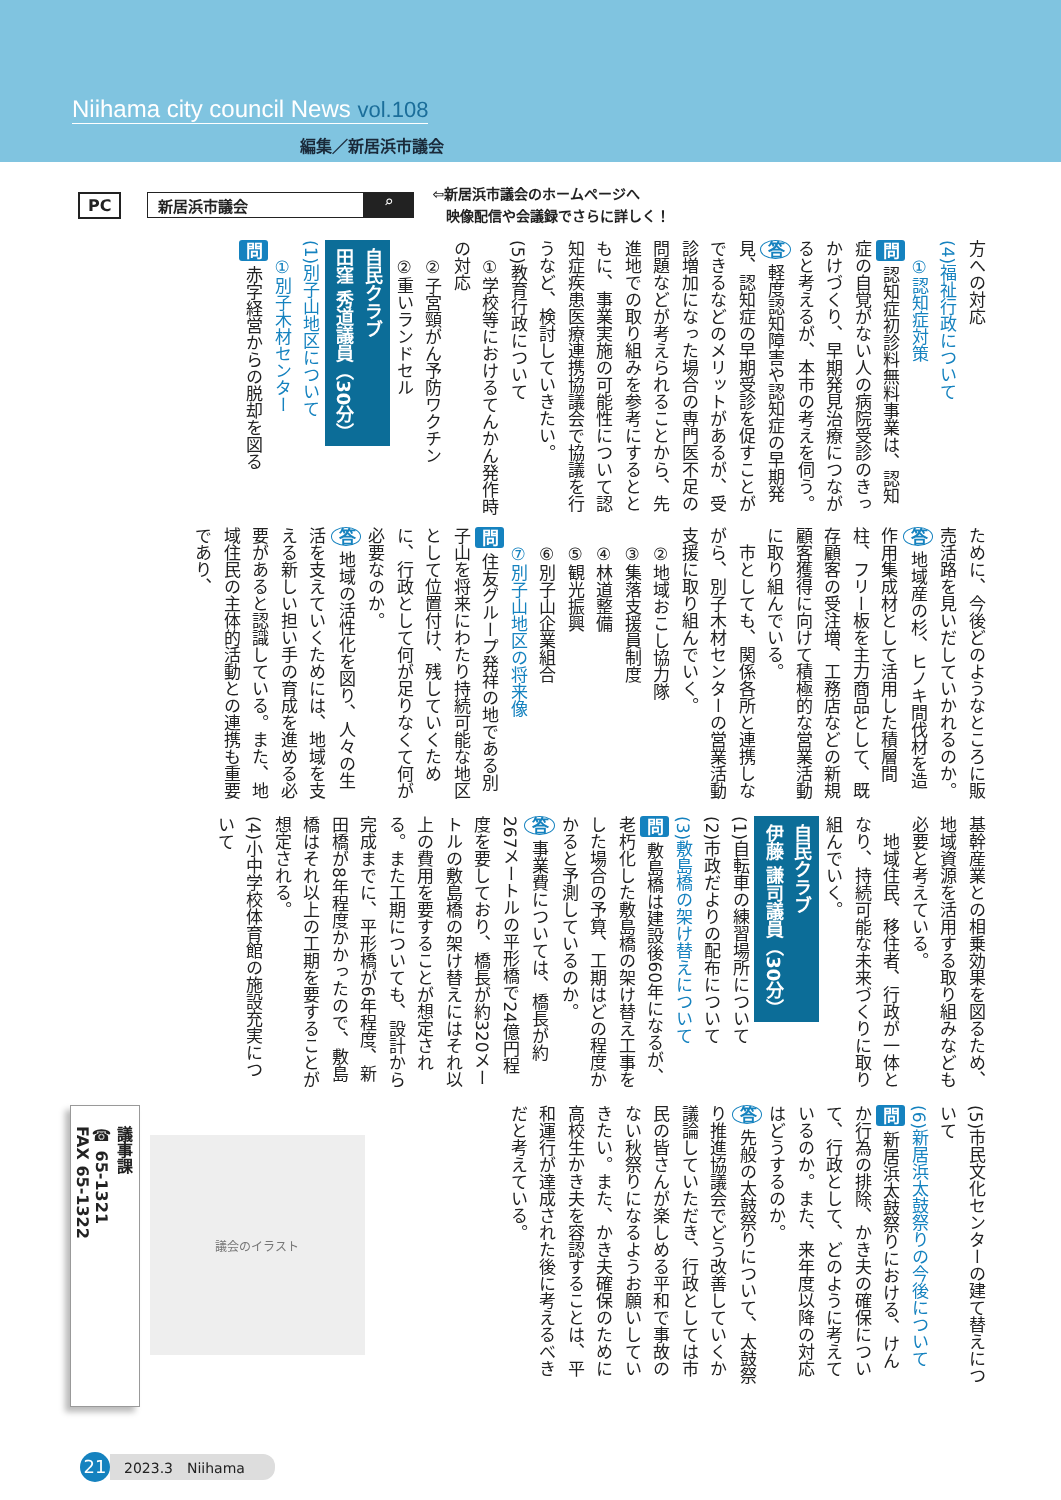Niihama city council News vol.108
編集／新居浜市議会
PC 新居浜市議会 ⌕ ⇦新居浜市議会のホームページへ
　映像配信や会議録でさらに詳しく！
方への対応
(4)福祉行政について
　①認知症対策
問 認知症初診料無料事業は、認知症の自覚がない人の病院受診のきっかけづくり、早期発見治療につながると考えるが、本市の考えを伺う。
答 軽度認知障害や認知症の早期発見、認知症の早期受診を促すことができるなどのメリットがあるが、受診増加になった場合の専門医不足の問題などが考えられることから、先進地での取り組みを参考にするとともに、事業実施の可能性について認知症疾患医療連携協議会で協議を行うなど、検討していきたい。
(5)教育行政について
　①学校等におけるてんかん発作時の対応
　②子宮頸がん予防ワクチン
　②重いランドセル
自民クラブ
田窪 秀道議員（30分）
(1)別子山地区について
　①別子木材センター
問 赤字経営からの脱却を図る
ために、今後どのようなところに販売活路を見いだしていかれるのか。
答 地域産の杉、ヒノキ間伐材を造作用集成材として活用した積層間柱、フリー板を主力商品として、既存顧客の受注増、工務店などの新規顧客獲得に向けて積極的な営業活動に取り組んでいる。
　市としても、関係各所と連携しながら、別子木材センターの営業活動支援に取り組んでいく。
　②地域おこし協力隊
　③集落支援員制度
　④林道整備
　⑤観光振興
　⑥別子山企業組合
　⑦別子山地区の将来像
問 住友グループ発祥の地である別子山を将来にわたり持続可能な地区として位置付け、残していくために、行政として何が足りなくて何が必要なのか。
答 地域の活性化を図り、人々の生活を支えていくためには、地域を支える新しい担い手の育成を進める必要があると認識している。また、地域住民の主体的活動との連携も重要であり、
基幹産業との相乗効果を図るため、地域資源を活用する取り組みなども必要と考えている。
　地域住民、移住者、行政が一体となり、持続可能な未来づくりに取り組んでいく。
自民クラブ
伊藤 謙司議員（30分）
(1)自転車の練習場所について
(2)市政だよりの配布について
(3)敷島橋の架け替えについて
問 敷島橋は建設後60年になるが、老朽化した敷島橋の架け替え工事をした場合の予算、工期はどの程度かかると予測しているのか。
答 事業費については、橋長が約267メートルの平形橋で24億円程度を要しており、橋長が約320メートルの敷島橋の架け替えにはそれ以上の費用を要することが想定される。また工期についても、設計から完成までに、平形橋が6年程度、新田橋が8年程度かかったので、敷島橋はそれ以上の工期を要することが想定される。
(4)小中学校体育館の施設充実について
(5)市民文化センターの建て替えについて
(6)新居浜太鼓祭りの今後について
問 新居浜太鼓祭りにおける、けんか行為の排除、かき夫の確保について、行政として、どのように考えているのか。また、来年度以降の対応はどうするのか。
答 先般の太鼓祭りについて、太鼓祭り推進協議会でどう改善していくか議論していただき、行政としては市民の皆さんが楽しめる平和で事故のない秋祭りになるようお願いしていきたい。また、かき夫確保のために高校生かき夫を容認することは、平和運行が達成された後に考えるべきだと考えている。
議会のイラスト
議事課
☎ 65-1321
FAX 65-1322
21 2023.3　Niihama